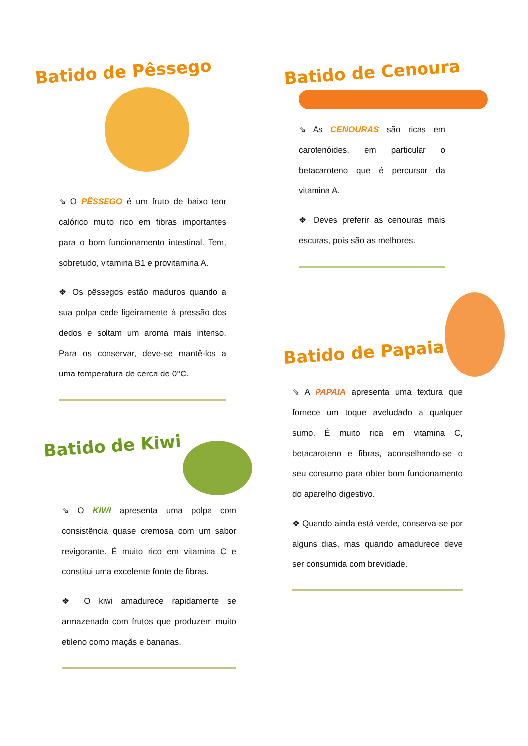Batido de Pêssego
⇘ O PÊSSEGO é um fruto de baixo teor calórico muito rico em fibras importantes para o bom funcionamento intestinal. Tem, sobretudo, vitamina B1 e provitamina A.
❖ Os pêssegos estão maduros quando a sua polpa cede ligeiramente à pressão dos dedos e soltam um aroma mais intenso. Para os conservar, deve-se mantê-los a uma temperatura de cerca de 0°C.
Batido de Kiwi
⇘ O KIWI apresenta uma polpa com consistência quase cremosa com um sabor revigorante. É muito rico em vitamina C e constitui uma excelente fonte de fibras.
❖ O kiwi amadurece rapidamente se armazenado com frutos que produzem muito etileno como maçãs e bananas.
Batido de Cenoura
⇘ As CENOURAS são ricas em carotenóides, em particular o betacaroteno que é percursor da vitamina A.
❖ Deves preferir as cenouras mais escuras, pois são as melhores.
Batido de Papaia
⇘ A PAPAIA apresenta uma textura que fornece um toque aveludado a qualquer sumo. É muito rica em vitamina C, betacaroteno e fibras, aconselhando-se o seu consumo para obter bom funcionamento do aparelho digestivo.
❖ Quando ainda está verde, conserva-se por alguns dias, mas quando amadurece deve ser consumida com brevidade.